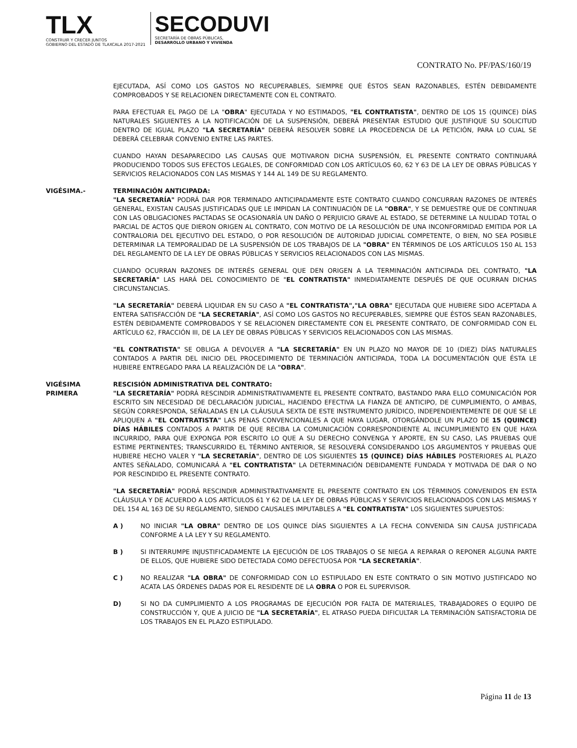TLX
CONSTRUIR Y CRECER JUNTOS
GOBIERNO DEL ESTADO DE TLAXCALA 2017-2021
SECODUVI
SECRETARÍA DE OBRAS PÚBLICAS,
DESARROLLO URBANO Y VIVIENDA
CONTRATO No. PF/PAS/160/19
EJECUTADA, ASÍ COMO LOS GASTOS NO RECUPERABLES, SIEMPRE QUE ÉSTOS SEAN RAZONABLES, ESTÉN DEBIDAMENTE COMPROBADOS Y SE RELACIONEN DIRECTAMENTE CON EL CONTRATO.
PARA EFECTUAR EL PAGO DE LA "OBRA" EJECUTADA Y NO ESTIMADOS, "EL CONTRATISTA", DENTRO DE LOS 15 (QUINCE) DÍAS NATURALES SIGUIENTES A LA NOTIFICACIÓN DE LA SUSPENSIÓN, DEBERÁ PRESENTAR ESTUDIO QUE JUSTIFIQUE SU SOLICITUD DENTRO DE IGUAL PLAZO "LA SECRETARÍA" DEBERÁ RESOLVER SOBRE LA PROCEDENCIA DE LA PETICIÓN, PARA LO CUAL SE DEBERÁ CELEBRAR CONVENIO ENTRE LAS PARTES.
CUANDO HAYAN DESAPARECIDO LAS CAUSAS QUE MOTIVARON DICHA SUSPENSIÓN, EL PRESENTE CONTRATO CONTINUARÁ PRODUCIENDO TODOS SUS EFECTOS LEGALES, DE CONFORMIDAD CON LOS ARTÍCULOS 60, 62 Y 63 DE LA LEY DE OBRAS PÚBLICAS Y SERVICIOS RELACIONADOS CON LAS MISMAS Y 144 AL 149 DE SU REGLAMENTO.
VIGÉSIMA.- TERMINACIÓN ANTICIPADA:
"LA SECRETARÍA" PODRÁ DAR POR TERMINADO ANTICIPADAMENTE ESTE CONTRATO CUANDO CONCURRAN RAZONES DE INTERÉS GENERAL, EXISTAN CAUSAS JUSTIFICADAS QUE LE IMPIDAN LA CONTINUACIÓN DE LA "OBRA", Y SE DEMUESTRE QUE DE CONTINUAR CON LAS OBLIGACIONES PACTADAS SE OCASIONARÍA UN DAÑO O PERJUICIO GRAVE AL ESTADO, SE DETERMINE LA NULIDAD TOTAL O PARCIAL DE ACTOS QUE DIERON ORIGEN AL CONTRATO, CON MOTIVO DE LA RESOLUCIÓN DE UNA INCONFORMIDAD EMITIDA POR LA CONTRALORIA DEL EJECUTIVO DEL ESTADO, O POR RESOLUCIÓN DE AUTORIDAD JUDICIAL COMPETENTE, O BIEN, NO SEA POSIBLE DETERMINAR LA TEMPORALIDAD DE LA SUSPENSIÓN DE LOS TRABAJOS DE LA "OBRA" EN TÉRMINOS DE LOS ARTÍCULOS 150 AL 153 DEL REGLAMENTO DE LA LEY DE OBRAS PÚBLICAS Y SERVICIOS RELACIONADOS CON LAS MISMAS.
CUANDO OCURRAN RAZONES DE INTERÉS GENERAL QUE DEN ORIGEN A LA TERMINACIÓN ANTICIPADA DEL CONTRATO, "LA SECRETARÍA" LAS HARÁ DEL CONOCIMIENTO DE "EL CONTRATISTA" INMEDIATAMENTE DESPUÉS DE QUE OCURRAN DICHAS CIRCUNSTANCIAS.
"LA SECRETARÍA" DEBERÁ LIQUIDAR EN SU CASO A "EL CONTRATISTA","LA OBRA" EJECUTADA QUE HUBIERE SIDO ACEPTADA A ENTERA SATISFACCIÓN DE "LA SECRETARÍA", ASÍ COMO LOS GASTOS NO RECUPERABLES, SIEMPRE QUE ÉSTOS SEAN RAZONABLES, ESTÉN DEBIDAMENTE COMPROBADOS Y SE RELACIONEN DIRECTAMENTE CON EL PRESENTE CONTRATO, DE CONFORMIDAD CON EL ARTÍCULO 62, FRACCIÓN III, DE LA LEY DE OBRAS PÚBLICAS Y SERVICIOS RELACIONADOS CON LAS MISMAS.
"EL CONTRATISTA" SE OBLIGA A DEVOLVER A "LA SECRETARÍA" EN UN PLAZO NO MAYOR DE 10 (DIEZ) DÍAS NATURALES CONTADOS A PARTIR DEL INICIO DEL PROCEDIMIENTO DE TERMINACIÓN ANTICIPADA, TODA LA DOCUMENTACIÓN QUE ÉSTA LE HUBIERE ENTREGADO PARA LA REALIZACIÓN DE LA "OBRA".
VIGÉSIMA
PRIMERA
RESCISIÓN ADMINISTRATIVA DEL CONTRATO:
"LA SECRETARÍA" PODRÁ RESCINDIR ADMINISTRATIVAMENTE EL PRESENTE CONTRATO, BASTANDO PARA ELLO COMUNICACIÓN POR ESCRITO SIN NECESIDAD DE DECLARACIÓN JUDICIAL, HACIENDO EFECTIVA LA FIANZA DE ANTICIPO, DE CUMPLIMIENTO, O AMBAS, SEGÚN CORRESPONDA, SEÑALADAS EN LA CLÁUSULA SEXTA DE ESTE INSTRUMENTO JURÍDICO, INDEPENDIENTEMENTE DE QUE SE LE APLIQUEN A "EL CONTRATISTA" LAS PENAS CONVENCIONALES A QUE HAYA LUGAR, OTORGÁNDOLE UN PLAZO DE 15 (QUINCE) DÍAS HÁBILES CONTADOS A PARTIR DE QUE RECIBA LA COMUNICACIÓN CORRESPONDIENTE AL INCUMPLIMIENTO EN QUE HAYA INCURRIDO, PARA QUE EXPONGA POR ESCRITO LO QUE A SU DERECHO CONVENGA Y APORTE, EN SU CASO, LAS PRUEBAS QUE ESTIME PERTINENTES; TRANSCURRIDO EL TÉRMINO ANTERIOR, SE RESOLVERÁ CONSIDERANDO LOS ARGUMENTOS Y PRUEBAS QUE HUBIERE HECHO VALER Y "LA SECRETARÍA", DENTRO DE LOS SIGUIENTES 15 (QUINCE) DÍAS HÁBILES POSTERIORES AL PLAZO ANTES SEÑALADO, COMUNICARÁ A "EL CONTRATISTA" LA DETERMINACIÓN DEBIDAMENTE FUNDADA Y MOTIVADA DE DAR O NO POR RESCINDIDO EL PRESENTE CONTRATO.
"LA SECRETARÍA" PODRÁ RESCINDIR ADMINISTRATIVAMENTE EL PRESENTE CONTRATO EN LOS TÉRMINOS CONVENIDOS EN ESTA CLÁUSULA Y DE ACUERDO A LOS ARTÍCULOS 61 Y 62 DE LA LEY DE OBRAS PÚBLICAS Y SERVICIOS RELACIONADOS CON LAS MISMAS Y DEL 154 AL 163 DE SU REGLAMENTO, SIENDO CAUSALES IMPUTABLES A "EL CONTRATISTA" LOS SIGUIENTES SUPUESTOS:
A ) NO INICIAR "LA OBRA" DENTRO DE LOS QUINCE DÍAS SIGUIENTES A LA FECHA CONVENIDA SIN CAUSA JUSTIFICADA CONFORME A LA LEY Y SU REGLAMENTO.
B ) SI INTERRUMPE INJUSTIFICADAMENTE LA EJECUCIÓN DE LOS TRABAJOS O SE NIEGA A REPARAR O REPONER ALGUNA PARTE DE ELLOS, QUE HUBIERE SIDO DETECTADA COMO DEFECTUOSA POR "LA SECRETARÍA".
C ) NO REALIZAR "LA OBRA" DE CONFORMIDAD CON LO ESTIPULADO EN ESTE CONTRATO O SIN MOTIVO JUSTIFICADO NO ACATA LAS ÓRDENES DADAS POR EL RESIDENTE DE LA OBRA O POR EL SUPERVISOR.
D) SI NO DA CUMPLIMIENTO A LOS PROGRAMAS DE EJECUCIÓN POR FALTA DE MATERIALES, TRABAJADORES O EQUIPO DE CONSTRUCCIÓN Y, QUE A JUICIO DE "LA SECRETARÍA", EL ATRASO PUEDA DIFICULTAR LA TERMINACIÓN SATISFACTORIA DE LOS TRABAJOS EN EL PLAZO ESTIPULADO.
Página 11 de 13